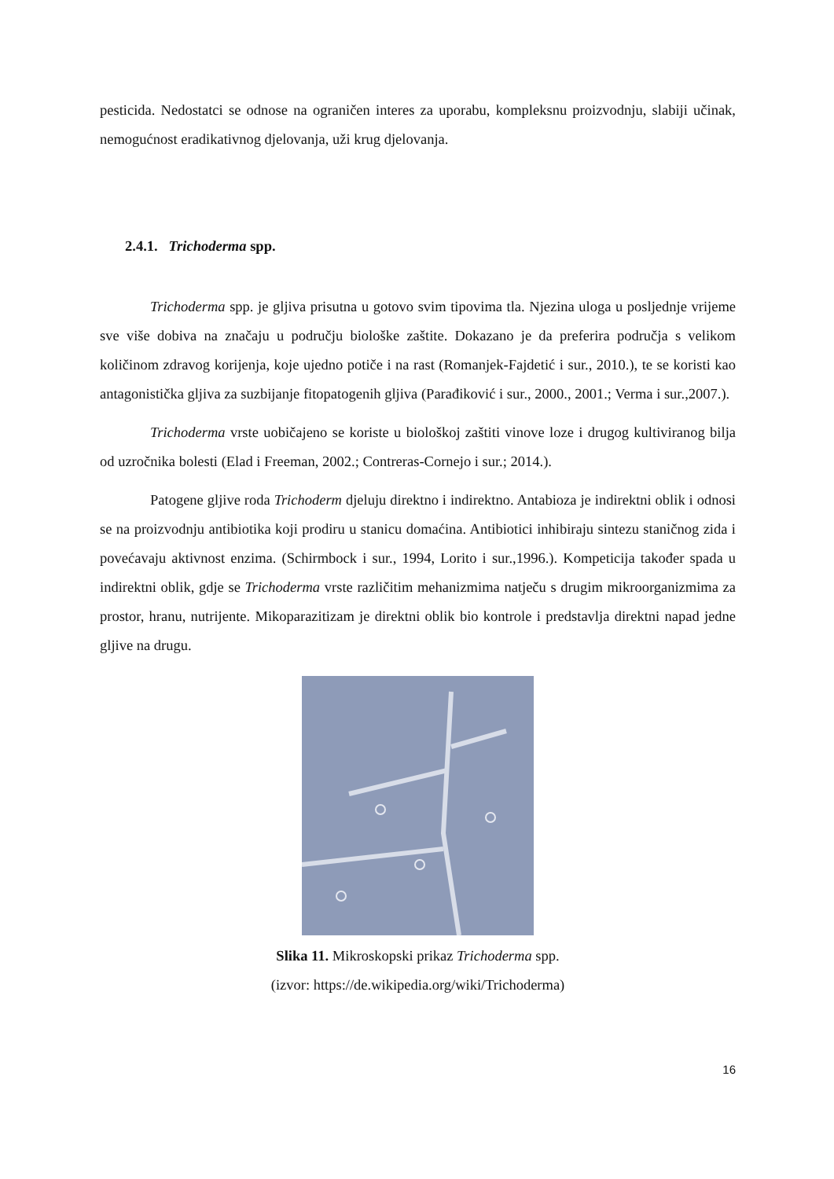pesticida. Nedostatci se odnose na ograničen interes za uporabu, kompleksnu proizvodnju, slabiji učinak, nemogućnost eradikativnog djelovanja, uži krug djelovanja.
2.4.1. Trichoderma spp.
Trichoderma spp. je gljiva prisutna u gotovo svim tipovima tla. Njezina uloga u posljednje vrijeme sve više dobiva na značaju u području biološke zaštite. Dokazano je da preferira područja s velikom količinom zdravog korijenja, koje ujedno potiče i na rast (Romanjek-Fajdetić i sur., 2010.), te se koristi kao antagonistička gljiva za suzbijanje fitopatogenih gljiva (Parađiković i sur., 2000., 2001.; Verma i sur.,2007.).
Trichoderma vrste uobičajeno se koriste u biološkoj zaštiti vinove loze i drugog kultiviranog bilja od uzročnika bolesti (Elad i Freeman, 2002.; Contreras-Cornejo i sur.; 2014.).
Patogene gljive roda Trichoderm djeluju direktno i indirektno. Antabioza je indirektni oblik i odnosi se na proizvodnju antibiotika koji prodiru u stanicu domaćina. Antibiotici inhibiraju sintezu staničnog zida i povećavaju aktivnost enzima. (Schirmbock i sur., 1994, Lorito i sur.,1996.). Kompeticija također spada u indirektni oblik, gdje se Trichoderma vrste različitim mehanizmima natječu s drugim mikroorganizmima za prostor, hranu, nutrijente. Mikoparazitizam je direktni oblik bio kontrole i predstavlja direktni napad jedne gljive na drugu.
Slika 11. Mikroskopski prikaz Trichoderma spp.
(izvor: https://de.wikipedia.org/wiki/Trichoderma)
16